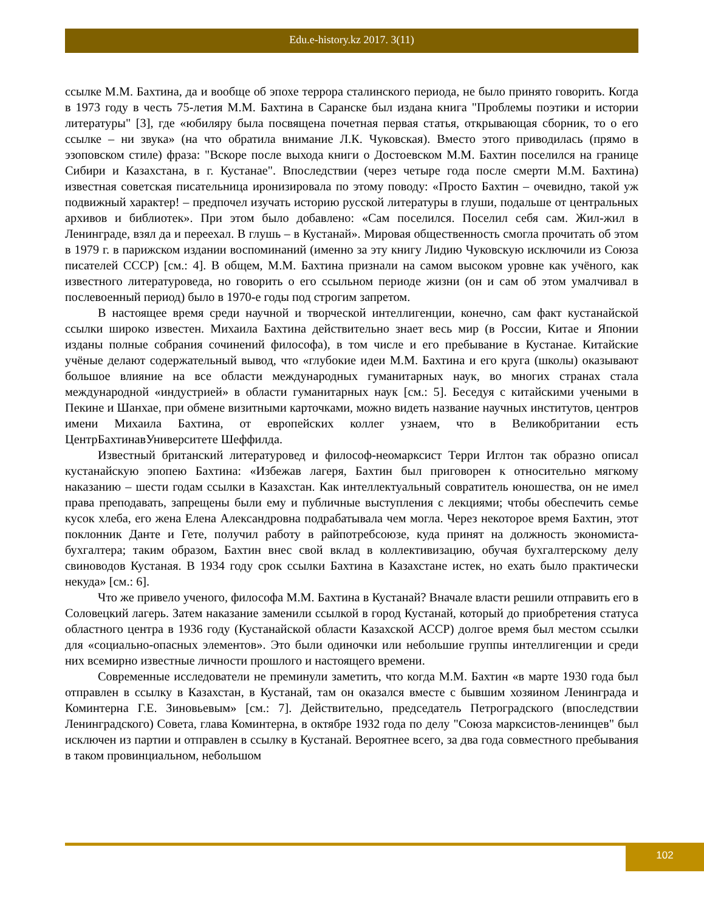Edu.e-history.kz 2017. 3(11)
ссылке М.М. Бахтина, да и вообще об эпохе террора сталинского периода, не было принято говорить. Когда в 1973 году в честь 75-летия М.М. Бахтина в Саранске был издана книга "Проблемы поэтики и истории литературы" [3], где «юбиляру была посвящена почетная первая статья, открывающая сборник, то о его ссылке – ни звука» (на что обратила внимание Л.К. Чуковская). Вместо этого приводилась (прямо в эзоповском стиле) фраза: "Вскоре после выхода книги о Достоевском М.М. Бахтин поселился на границе Сибири и Казахстана, в г. Кустанае". Впоследствии (через четыре года после смерти М.М. Бахтина) известная советская писательница иронизировала по этому поводу: «Просто Бахтин – очевидно, такой уж подвижный характер! – предпочел изучать историю русской литературы в глуши, подальше от центральных архивов и библиотек». При этом было добавлено: «Сам поселился. Поселил себя сам. Жил-жил в Ленинграде, взял да и переехал. В глушь – в Кустанай». Мировая общественность смогла прочитать об этом в 1979 г. в парижском издании воспоминаний (именно за эту книгу Лидию Чуковскую исключили из Союза писателей СССР) [см.: 4]. В общем, М.М. Бахтина признали на самом высоком уровне как учёного, как известного литературоведа, но говорить о его ссыльном периоде жизни (он и сам об этом умалчивал в послевоенный период) было в 1970-е годы под строгим запретом.
В настоящее время среди научной и творческой интеллигенции, конечно, сам факт кустанайской ссылки широко известен. Михаила Бахтина действительно знает весь мир (в России, Китае и Японии изданы полные собрания сочинений философа), в том числе и его пребывание в Кустанае. Китайские учёные делают содержательный вывод, что «глубокие идеи М.М. Бахтина и его круга (школы) оказывают большое влияние на все области международных гуманитарных наук, во многих странах стала международной «индустрией» в области гуманитарных наук [см.: 5]. Беседуя с китайскими учеными в Пекине и Шанхае, при обмене визитными карточками, можно видеть название научных институтов, центров имени Михаила Бахтина, от европейских коллег узнаем, что в Великобритании есть ЦентрБахтинавУниверситете Шеффилда.
Известный британский литературовед и философ-неомарксист Терри Иглтон так образно описал кустанайскую эпопею Бахтина: «Избежав лагеря, Бахтин был приговорен к относительно мягкому наказанию – шести годам ссылки в Казахстан. Как интеллектуальный совратитель юношества, он не имел права преподавать, запрещены были ему и публичные выступления с лекциями; чтобы обеспечить семье кусок хлеба, его жена Елена Александровна подрабатывала чем могла. Через некоторое время Бахтин, этот поклонник Данте и Гете, получил работу в райпотребсоюзе, куда принят на должность экономиста-бухгалтера; таким образом, Бахтин внес свой вклад в коллективизацию, обучая бухгалтерскому делу свиноводов Кустаная. В 1934 году срок ссылки Бахтина в Казахстане истек, но ехать было практически некуда» [см.: 6].
Что же привело ученого, философа М.М. Бахтина в Кустанай? Вначале власти решили отправить его в Соловецкий лагерь. Затем наказание заменили ссылкой в город Кустанай, который до приобретения статуса областного центра в 1936 году (Кустанайской области Казахской АССР) долгое время был местом ссылки для «социально-опасных элементов». Это были одиночки или небольшие группы интеллигенции и среди них всемирно известные личности прошлого и настоящего времени.
Современные исследователи не преминули заметить, что когда М.М. Бахтин «в марте 1930 года был отправлен в ссылку в Казахстан, в Кустанай, там он оказался вместе с бывшим хозяином Ленинграда и Коминтерна Г.Е. Зиновьевым» [см.: 7]. Действительно, председатель Петроградского (впоследствии Ленинградского) Совета, глава Коминтерна, в октябре 1932 года по делу "Союза марксистов-ленинцев" был исключен из партии и отправлен в ссылку в Кустанай. Вероятнее всего, за два года совместного пребывания в таком провинциальном, небольшом
102